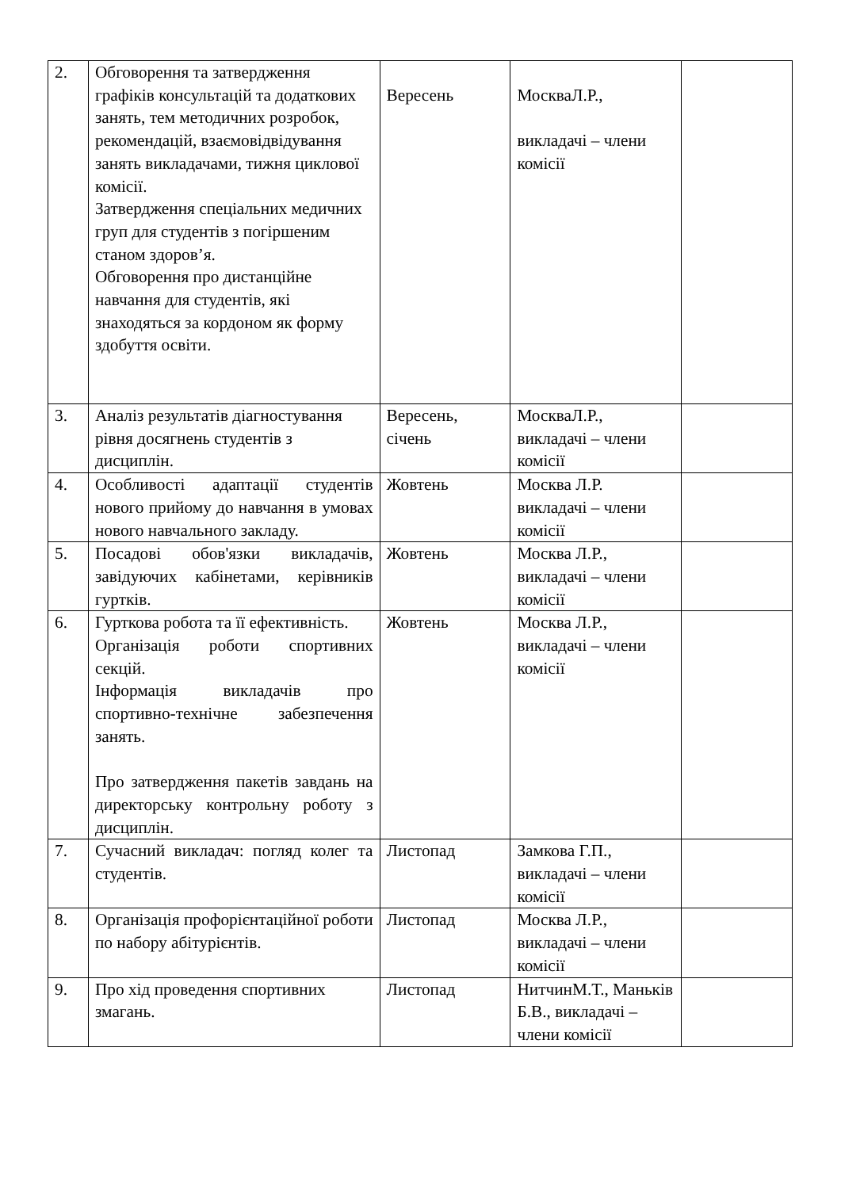| 2. | Обговорення та затвердження графіків консультацій та додаткових занять, тем методичних розробок, рекомендацій, взаємовідвідування занять викладачами, тижня циклової комісії. Затвердження спеціальних медичних груп для студентів з погіршеним станом здоров’я. Обговорення про дистанційне навчання для студентів, які знаходяться за кордоном як форму здобуття освіти. | Вересень | МоскваЛ.Р., викладачі – члени комісії | |
| 3. | Аналіз результатів діагностування рівня досягнень студентів з дисциплін. | Вересень, січень | МоскваЛ.Р., викладачі – члени комісії | |
| 4. | Особливості адаптації студентів нового прийому до навчання в умовах нового навчального закладу. | Жовтень | Москва Л.Р. викладачі – члени комісії | |
| 5. | Посадові обов'язки викладачів, завідуючих кабінетами, керівників гуртків. | Жовтень | Москва Л.Р., викладачі – члени комісії | |
| 6. | Гурткова робота та її ефективність. Організація роботи спортивних секцій. Інформація викладачів про спортивно-технічне забезпечення занять. Про затвердження пакетів завдань на директорську контрольну роботу з дисциплін. | Жовтень | Москва Л.Р., викладачі – члени комісії | |
| 7. | Сучасний викладач: погляд колег та студентів. | Листопад | Замкова Г.П., викладачі – члени комісії | |
| 8. | Організація профорієнтаційної роботи по набору абітурієнтів. | Листопад | Москва Л.Р., викладачі – члени комісії | |
| 9. | Про хід проведення спортивних змагань. | Листопад | НитчинМ.Т., Маньків Б.В., викладачі – члени комісії | |